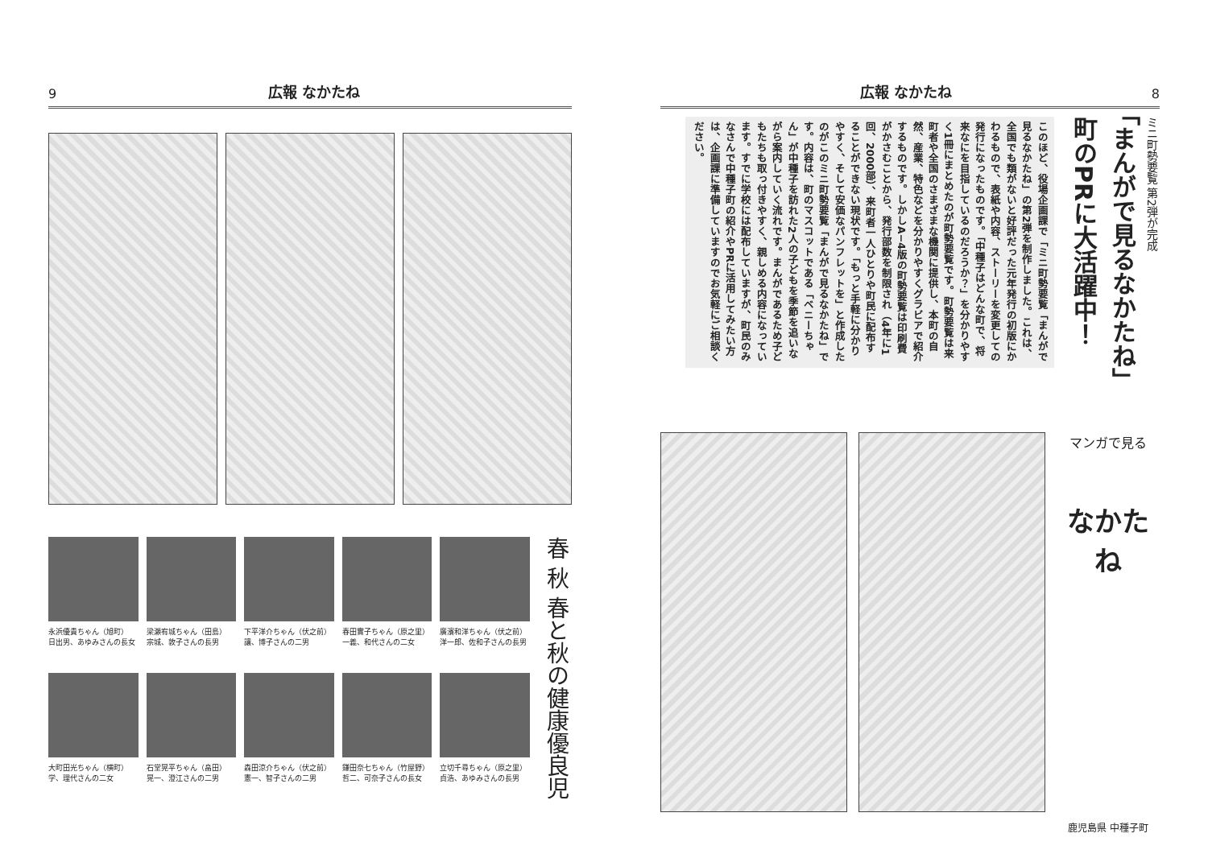9 広報 なかたね
永浜優貴ちゃん（旭町）
日出男、あゆみさんの長女
梁瀬宥城ちゃん（田島）
宗城、敦子さんの長男
下平洋介ちゃん（伏之前）
讓、博子さんの二男
春田實子ちゃん（原之里）
一義、和代さんの二女
廣濱和洋ちゃん（伏之前）
洋一郎、佐和子さんの長男
大町田光ちゃん（横町）
学、理代さんの二女
石堂晃平ちゃん（畠田）
晃一、澄江さんの二男
森田涼介ちゃん（伏之前）
憲一、智子さんの二男
鎌田奈七ちゃん（竹屋野）
哲二、可奈子さんの長女
立切千尋ちゃん（原之里）
貞浩、あゆみさんの長男
春 秋 春と秋の健康優良児
広報 なかたね 8
ミニ町勢要覧 第2弾が完成
「まんがで見るなかたね」
町のPRに大活躍中！
このほど、役場企画課で「ミニ町勢要覧「まんがで見るなかたね」の第2弾を制作しました。これは、全国でも類がないと好評だった元年発行の初版にかわるもので、表紙や内容、ストーリーを変更しての発行になったものです。「中種子はどんな町で、将来なにを目指しているのだろうか？」を分かりやすく1冊にまとめたのが町勢要覧です。町勢要覧は来町者や全国のさまざまな機関に提供し、本町の自然、産業、特色などを分かりやすくグラビアで紹介するものです。しかしA−4版の町勢要覧は印刷費がかさむことから、発行部数を制限され（4年に1回、2000部）、来町者一人ひとりや町民に配布することができない現状です。「もっと手軽に分かりやすく、そして安価なパンフレットを」と作成したのがこのミニ町勢要覧「まんがで見るなかたね」です。内容は、町のマスコットである「ベニーちゃん」が中種子を訪れた2人の子どもを季節を追いながら案内していく流れです。まんがであるため子どもたちも取っ付きやすく、親しめる内容になっています。すでに学校には配布していますが、町民のみなさんで中種子町の紹介やPRに活用してみたい方は、企画課に準備していますのでお気軽にご相談ください。
マンガで見る
なかたね
鹿児島県 中種子町